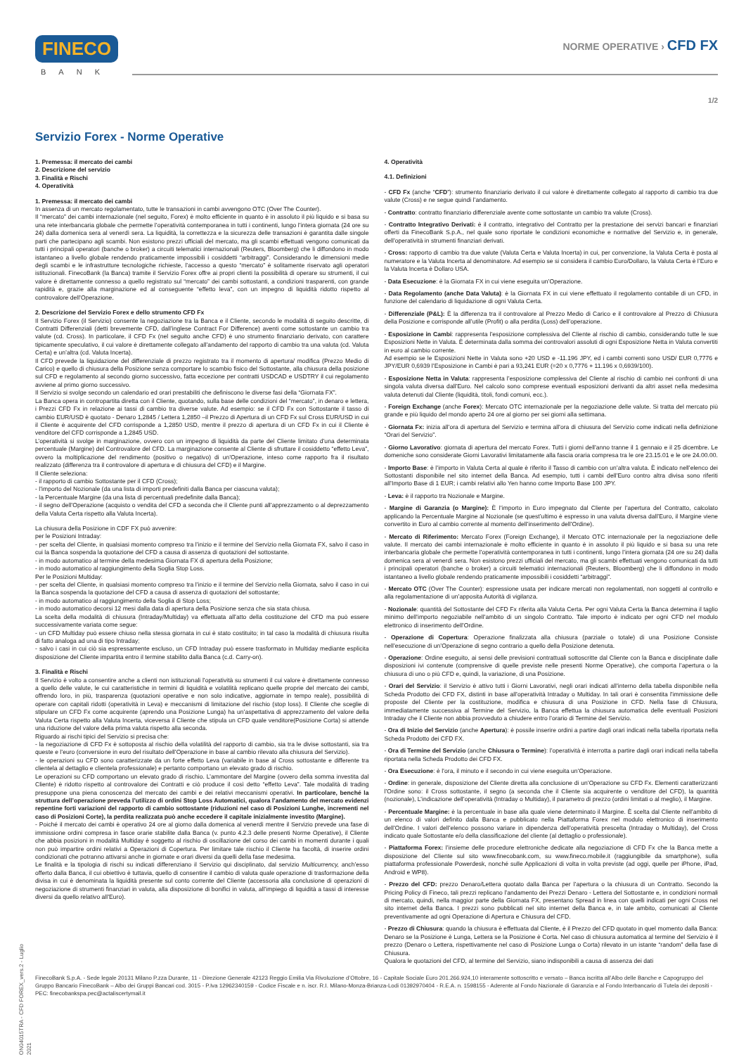FINECO
BANK
NORME OPERATIVE › CFD FX
1/2
Servizio Forex - Norme Operative
1. Premessa: il mercato dei cambi
2. Descrizione del servizio
3. Finalità e Rischi
4. Operatività
1. Premessa: il mercato dei cambi
In assenza di un mercato regolamentato, tutte le transazioni in cambi avvengono OTC (Over The Counter).
Il “mercato” dei cambi internazionale (nel seguito, Forex) è molto efficiente in quanto è in assoluto il più liquido e si basa su una rete interbancaria globale che permette l’operatività contemporanea in tutti i continenti, lungo l’intera giornata (24 ore su 24) dalla domenica sera al venerdì sera. La liquidità, la correttezza e la sicurezza delle transazioni è garantita dalle singole parti che partecipano agli scambi. Non esistono prezzi ufficiali del mercato, ma gli scambi effettuati vengono comunicati da tutti i principali operatori (banche o broker) a circuiti telematici internazionali (Reuters, Bloomberg) che li diffondono in modo istantaneo a livello globale rendendo praticamente impossibili i cosiddetti “arbitraggi”. Considerando le dimensioni medie degli scambi e le infrastrutture tecnologiche richieste, l’accesso a questo “mercato” è solitamente riservato agli operatori istituzionali. FinecoBank (la Banca) tramite il Servizio Forex offre ai propri clienti la possibilità di operare su strumenti, il cui valore è direttamente connesso a quello registrato sul “mercato” dei cambi sottostanti, a condizioni trasparenti, con grande rapidità e, grazie alla marginazione ed al conseguente “effetto leva”, con un impegno di liquidità ridotto rispetto al controvalore dell’Operazione.
2. Descrizione del Servizio Forex e dello strumento CFD Fx
Il Servizio Forex (il Servizio) consente la negoziazione tra la Banca e il Cliente, secondo le modalità di seguito descritte, di Contratti Differenziali (detti brevemente CFD, dall’inglese Contract For Difference) aventi come sottostante un cambio tra valute (cd. Cross). In particolare, il CFD Fx (nel seguito anche CFD) è uno strumento finanziario derivato, con carattere tipicamente speculativo, il cui valore è direttamente collegato all’andamento del rapporto di cambio tra una valuta (cd. Valuta Certa) e un’altra (cd. Valuta Incerta).
Il CFD prevede la liquidazione del differenziale di prezzo registrato tra il momento di apertura/ modifica (Prezzo Medio di Carico) e quello di chiusura della Posizione senza comportare lo scambio fisico del Sottostante, alla chiusura della posizione sul CFD e regolamento al secondo giorno successivo, fatta eccezione per contratti USDCAD e USDTRY il cui regolamento avviene al primo giorno successivo.
Il Servizio si svolge secondo un calendario ed orari prestabiliti che definiscono le diverse fasi della “Giornata FX”.
La Banca opera in contropartita diretta con il Cliente, quotando, sulla base delle condizioni del “mercato”, in denaro e lettera, i Prezzi CFD Fx in relazione ai tassi di cambio tra diverse valute. Ad esempio: se il CFD Fx con Sottostante il tasso di cambio EUR/USD è quotato - Denaro 1,2845 / Lettera 1,2850 –il Prezzo di Apertura di un CFD Fx sul Cross EUR/USD in cui il Cliente è acquirente del CFD corrisponde a 1,2850 USD, mentre il prezzo di apertura di un CFD Fx in cui il Cliente è venditore del CFD corrisponde a 1,2845 USD.
L’operatività si svolge in marginazione, ovvero con un impegno di liquidità da parte del Cliente limitato d’una determinata percentuale (Margine) del Controvalore del CFD. La marginazione consente al Cliente di sfruttare il cosiddetto “effetto Leva”, ovvero la moltiplicazione del rendimento (positivo o negativo) di un’Operazione, inteso come rapporto fra il risultato realizzato (differenza tra il controvalore di apertura e di chiusura del CFD) e il Margine.
Il Cliente seleziona:
- il rapporto di cambio Sottostante per il CFD (Cross);
- l’importo del Nozionale (da una lista di importi predefiniti dalla Banca per ciascuna valuta);
- la Percentuale Margine (da una lista di percentuali predefinite dalla Banca);
- il segno dell’Operazione (acquisto o vendita del CFD a seconda che il Cliente punti all’apprezzamento o al deprezzamento della Valuta Certa rispetto alla Valuta Incerta).
La chiusura della Posizione in CDF FX può avvenire:
per le Posizioni Intraday:
- per scelta del Cliente, in qualsiasi momento compreso tra l’inizio e il termine del Servizio nella Giornata FX, salvo il caso in cui la Banca sospenda la quotazione del CFD a causa di assenza di quotazioni del sottostante.
- in modo automatico al termine della medesima Giornata FX di apertura della Posizione;
- in modo automatico al raggiungimento della Soglia Stop Loss.
Per le Posizioni Multiday:
- per scelta del Cliente, in qualsiasi momento compreso tra l’inizio e il termine del Servizio nella Giornata, salvo il caso in cui la Banca sospenda la quotazione del CFD a causa di assenza di quotazioni del sottostante;
- in modo automatico al raggiungimento della Soglia di Stop Loss;
- in modo automatico decorsi 12 mesi dalla data di apertura della Posizione senza che sia stata chiusa.
La scelta della modalità di chiusura (Intraday/Multiday) va effettuata all’atto della costituzione del CFD ma può essere successivamente variata come segue:
- un CFD Multiday può essere chiuso nella stessa giornata in cui è stato costituito; in tal caso la modalità di chiusura risulta di fatto analoga ad una di tipo Intraday;
- salvo i casi in cui ciò sia espressamente escluso, un CFD Intraday può essere trasformato in Multiday mediante esplicita disposizione del Cliente impartita entro il termine stabilito dalla Banca (c.d. Carry-on).
3. Finalità e Rischi
Il Servizio è volto a consentire anche a clienti non istituzionali l’operatività su strumenti il cui valore è direttamente connesso a quello delle valute, le cui caratteristiche in termini di liquidità e volatilità replicano quelle proprie del mercato dei cambi, offrendo loro, in più, trasparenza (quotazioni operative e non solo indicative, aggiornate in tempo reale), possibilità di operare con capitali ridotti (operatività in Leva) e meccanismi di limitazione del rischio (stop loss). Il Cliente che sceglie di stipulare un CFD Fx come acquirente (aprendo una Posizione Lunga) ha un’aspettativa di apprezzamento del valore della Valuta Certa rispetto alla Valuta Incerta, viceversa il Cliente che stipula un CFD quale venditore(Posizione Corta) si attende una riduzione del valore della prima valuta rispetto alla seconda.
Riguardo ai rischi tipici del Servizio si precisa che:
- la negoziazione di CFD Fx è sottoposta al rischio della volatilità del rapporto di cambio, sia tra le divise sottostanti, sia tra queste e l’euro (conversione in euro del risultato dell’Operazione in base al cambio rilevato alla chiusura del Servizio).
- le operazioni su CFD sono caratterizzate da un forte effetto Leva (variabile in base al Cross sottostante e differente tra clientela al dettaglio e clientela professionale) e pertanto comportano un elevato grado di rischio.
Le operazioni su CFD comportano un elevato grado di rischio. L’ammontare del Margine (ovvero della somma investita dal Cliente) è ridotto rispetto al controvalore dei Contratti e ciò produce il così detto “effetto Leva”. Tale modalità di trading presuppone una piena conoscenza del mercato dei cambi e dei relativi meccanismi operativi. In particolare, benché la struttura dell’operazione preveda l’utilizzo di ordini Stop Loss Automatici, qualora l’andamento del mercato evidenzi repentine forti variazioni del rapporto di cambio sottostante (riduzioni nel caso di Posizioni Lunghe, incrementi nel caso di Posizioni Corte), la perdita realizzata può anche eccedere il capitale inizialmente investito (Margine).
- Poiché il mercato dei cambi è operativo 24 ore al giorno dalla domenica al venerdì mentre il Servizio prevede una fase di immissione ordini compresa in fasce orarie stabilite dalla Banca (v. punto 4.2.3 delle presenti Norme Operative), il Cliente che abbia posizioni in modalità Multiday è soggetto al rischio di oscillazione del corso dei cambi in momenti durante i quali non può impartire ordini relativi a Operazioni di Copertura. Per limitare tale rischio il Cliente ha facoltà, di inserire ordini condizionati che potranno attivarsi anche in giornate e orari diversi da quelli della fase medesima.
Le finalità e la tipologia di rischi su indicati differenziano il Servizio qui disciplinato, dal servizio Multicurrency, anch’esso offerto dalla Banca, il cui obiettivo è tuttavia, quello di consentire il cambio di valuta quale operazione di trasformazione della divisa in cui è denominata la liquidità presente sul conto corrente del Cliente (accessoria alla conclusione di operazioni di negoziazione di strumenti finanziari in valuta, alla disposizione di bonifici in valuta, all’impiego di liquidità a tassi di interesse diversi da quello relativo all’Euro).
4. Operatività
4.1. Definizioni
- CFD Fx (anche “CFD”): strumento finanziario derivato il cui valore è direttamente collegato al rapporto di cambio tra due valute (Cross) e ne segue quindi l’andamento.
- Contratto: contratto finanziario differenziale avente come sottostante un cambio tra valute (Cross).
- Contratto Integrativo Derivati: è il contratto, integrativo del Contratto per la prestazione dei servizi bancari e finanziari offerti da FinecoBank S.p.A., nel quale sono riportate le condizioni economiche e normative del Servizio e, in generale, dell’operatività in strumenti finanziari derivati.
- Cross: rapporto di cambio tra due valute (Valuta Certa e Valuta Incerta) in cui, per convenzione, la Valuta Certa è posta al numeratore e la Valuta Incerta al denominatore. Ad esempio se si considera il cambio Euro/Dollaro, la Valuta Certa è l’Euro e la Valuta Incerta è Dollaro USA.
- Data Esecuzione: è la Giornata FX in cui viene eseguita un’Operazione.
- Data Regolamento (anche Data Valuta): è la Giornata FX in cui viene effettuato il regolamento contabile di un CFD, in funzione del calendario di liquidazione di ogni Valuta Certa.
- Differenziale (P&L): È la differenza tra il controvalore al Prezzo Medio di Carico e il controvalore al Prezzo di Chiusura della Posizione e corrisponde all’utile (Profit) o alla perdita (Loss) dell’operazione.
- Esposizione in Cambi: rappresenta l’esposizione complessiva del Cliente al rischio di cambio, considerando tutte le sue Esposizioni Nette in Valuta. È determinata dalla somma dei controvalori assoluti di ogni Esposizione Netta in Valuta convertiti in euro al cambio corrente.
Ad esempio se le Esposizioni Nette in Valuta sono +20 USD e -11.196 JPY, ed i cambi correnti sono USD/ EUR 0,7776 e JPY/EUR 0,6939 l’Esposizione in Cambi è pari a 93,241 EUR (=20 x 0,7776 + 11.196 x 0,6939/100).
- Esposizione Netta in Valuta: rappresenta l’esposizione complessiva del Cliente al rischio di cambio nei confronti di una singola valuta diversa dall’Euro. Nel calcolo sono comprese eventuali esposizioni derivanti da altri asset nella medesima valuta detenuti dal Cliente (liquidità, titoli, fondi comuni, ecc.).
- Foreign Exchange (anche Forex): Mercato OTC internazionale per la negoziazione delle valute. Si tratta del mercato più grande e più liquido del mondo aperto 24 ore al giorno per sei giorni alla settimana.
- Giornata Fx: inizia all’ora di apertura del Servizio e termina all’ora di chiusura del Servizio come indicati nella definizione “Orari del Servizio”.
- Giorno Lavorativo: giornata di apertura del mercato Forex. Tutti i giorni dell’anno tranne il 1 gennaio e il 25 dicembre. Le domeniche sono considerate Giorni Lavorativi limitatamente alla fascia oraria compresa tra le ore 23.15.01 e le ore 24.00.00.
- Importo Base: è l’importo in Valuta Certa al quale è riferito il Tasso di cambio con un’altra valuta. È indicato nell’elenco dei Sottostanti disponibile nel sito internet della Banca. Ad esempio, tutti i cambi dell’Euro contro altra divisa sono riferiti all’Importo Base di 1 EUR; i cambi relativi allo Yen hanno come Importo Base 100 JPY.
- Leva: è il rapporto tra Nozionale e Margine.
- Margine di Garanzia (o Margine): È l’importo in Euro impegnato dal Cliente per l’apertura del Contratto, calcolato applicando la Percentuale Margine al Nozionale (se quest’ultimo è espresso in una valuta diversa dall’Euro, il Margine viene convertito in Euro al cambio corrente al momento dell’inserimento dell’Ordine).
- Mercato di Riferimento: Mercato Forex (Foreign Exchange), il Mercato OTC internazionale per la negoziazione delle valute. Il mercato dei cambi internazionale è molto efficiente in quanto è in assoluto il più liquido e si basa su una rete interbancaria globale che permette l’operatività contemporanea in tutti i continenti, lungo l’intera giornata (24 ore su 24) dalla domenica sera al venerdì sera. Non esistono prezzi ufficiali del mercato, ma gli scambi effettuati vengono comunicati da tutti i principali operatori (banche o broker) a circuiti telematici internazionali (Reuters, Bloomberg) che li diffondono in modo istantaneo a livello globale rendendo praticamente impossibili i cosiddetti “arbitraggi”.
- Mercato OTC (Over The Counter): espressione usata per indicare mercati non regolamentati, non soggetti al controllo e alla regolamentazione di un’apposita Autorità di vigilanza.
- Nozionale: quantità del Sottostante del CFD Fx riferita alla Valuta Certa. Per ogni Valuta Certa la Banca determina il taglio minimo dell’importo negoziabile nell’ambito di un singolo Contratto. Tale importo è indicato per ogni CFD nel modulo elettronico di inserimento dell’Ordine.
- Operazione di Copertura: Operazione finalizzata alla chiusura (parziale o totale) di una Posizione Consiste nell’esecuzione di un’Operazione di segno contrario a quello della Posizione detenuta.
- Operazione: Ordine eseguito, ai sensi delle previsioni contrattuali sottoscritte dal Cliente con la Banca e disciplinate dalle disposizioni ivi contenute (comprensive di quelle previste nelle presenti Norme Operative), che comporta l’apertura o la chiusura di uno o più CFD e, quindi, la variazione, di una Posizione.
- Orari del Servizio: il Servizio è attivo tutti i Giorni Lavorativi, negli orari indicati all’interno della tabella disponibile nella Scheda Prodotto dei CFD FX, distinti in base all’operatività Intraday o Multiday. In tali orari è consentita l’immissione delle proposte del Cliente per la costituzione, modifica e chiusura di una Posizione in CFD. Nella fase di Chiusura, immediatamente successiva al Termine del Servizio, la Banca effettua la chiusura automatica delle eventuali Posizioni Intraday che il Cliente non abbia provveduto a chiudere entro l’orario di Termine del Servizio.
- Ora di Inizio del Servizio (anche Apertura): è possile inserire ordini a partire dagli orari indicati nella tabella riportata nella Scheda Prodotto dei CFD FX.
- Ora di Termine del Servizio (anche Chiusura o Termine): l’operatività è interrotta a partire dagli orari indicati nella tabella riportata nella Scheda Prodotto dei CFD FX.
- Ora Esecuzione: è l’ora, il minuto e il secondo in cui viene eseguita un’Operazione.
- Ordine: in generale, disposizione del Cliente diretta alla conclusione di un’Operazione su CFD Fx. Elementi caratterizzanti l’Ordine sono: il Cross sottostante, il segno (a seconda che il Cliente sia acquirente o venditore del CFD), la quantità (nozionale), L’indicazione dell’operatività (Intraday o Multiday), il parametro di prezzo (ordini limitati o al meglio), il Margine.
- Percentuale Margine: è la percentuale in base alla quale viene determinato il Margine. È scelta dal Cliente nell’ambito di un elenco di valori definito dalla Banca e pubblicato nella Piattaforma Forex nel modulo elettronico di inserimento dell’Ordine. I valori dell’elenco possono variare in dipendenza dell’operatività prescelta (Intraday o Multiday), del Cross indicato quale Sottostante e/o della classificazione del cliente (al dettaglio o professionale).
- Piattaforma Forex: l’insieme delle procedure elettroniche dedicate alla negoziazione di CFD Fx che la Banca mette a disposizione del Cliente sul sito www.finecobank.com, su www.fineco.mobile.it (raggiungibile da smartphone), sulla piattaforma professionale Powerdesk, nonché sulle Applicazioni di volta in volta previste (ad oggi, quelle per iPhone, iPad, Android e WP8).
- Prezzo del CFD: prezzo Denaro/Lettera quotato dalla Banca per l’apertura o la chiusura di un Contratto. Secondo la Pricing Policy di Fineco, tali prezzi replicano l’andamento dei Prezzi Denaro - Lettera del Sottostante e, in condizioni normali di mercato, quindi, nella maggior parte della Giornata FX, presentano Spread in linea con quelli indicati per ogni Cross nel sito internet della Banca. I prezzi sono pubblicati nel sito internet della Banca e, in tale ambito, comunicati al Cliente preventivamente ad ogni Operazione di Apertura e Chiusura del CFD.
- Prezzo di Chiusura: quando la chiusura è effettuata dal Cliente, è il Prezzo del CFD quotato in quel momento dalla Banca: Denaro se la Posizione è Lunga, Lettera se la Posizione è Corta. Nel caso di chiusura automatica al termine del Servizio è il prezzo (Denaro o Lettera, rispettivamente nel caso di Posizione Lunga o Corta) rilevato in un istante “random” della fase di Chiusura.
Qualora le quotazioni del CFD, al termine del Servizio, siano indisponibili a causa di assenza dei dati
FinecoBank S.p.A. - Sede legale 20131 Milano P.zza Durante, 11 - Direzione Generale 42123 Reggio Emilia Via Rivoluzione d’Ottobre, 16 - Capitale Sociale Euro 201.266.924,10 interamente sottoscritto e versato – Banca iscritta all’Albo delle Banche e Capogruppo del Gruppo Bancario FinecoBank – Albo dei Gruppi Bancari cod. 3015 - P.Iva 12962340159 - Codice Fiscale e n. iscr. R.I. Milano-Monza-Brianza-Lodi 01392970404 - R.E.A. n. 1598155 - Aderente al Fondo Nazionale di Garanzia e al Fondo Interbancario di Tutela dei depositi - PEC: finecobankspa.pec@actaliscertymail.it
ON04015TRA - CFD FOREX_vers.2 - Luglio 2021